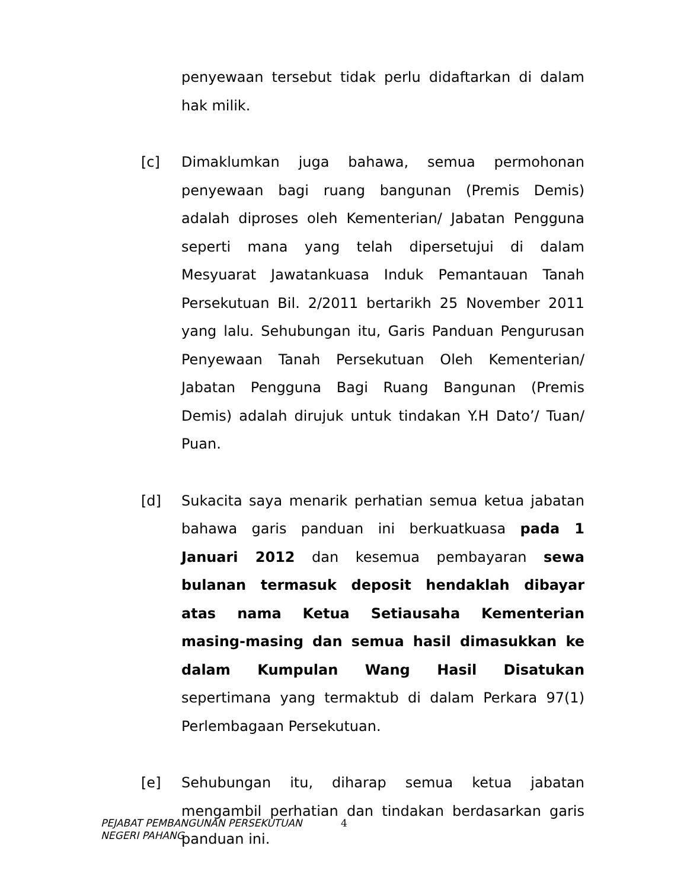penyewaan tersebut tidak perlu didaftarkan di dalam hak milik.
[c] Dimaklumkan juga bahawa, semua permohonan penyewaan bagi ruang bangunan (Premis Demis) adalah diproses oleh Kementerian/ Jabatan Pengguna seperti mana yang telah dipersetujui di dalam Mesyuarat Jawatankuasa Induk Pemantauan Tanah Persekutuan Bil. 2/2011 bertarikh 25 November 2011 yang lalu. Sehubungan itu, Garis Panduan Pengurusan Penyewaan Tanah Persekutuan Oleh Kementerian/ Jabatan Pengguna Bagi Ruang Bangunan (Premis Demis) adalah dirujuk untuk tindakan Y.H Dato’/ Tuan/ Puan.
[d] Sukacita saya menarik perhatian semua ketua jabatan bahawa garis panduan ini berkuatkuasa pada 1 Januari 2012 dan kesemua pembayaran sewa bulanan termasuk deposit hendaklah dibayar atas nama Ketua Setiausaha Kementerian masing-masing dan semua hasil dimasukkan ke dalam Kumpulan Wang Hasil Disatukan sepertimana yang termaktub di dalam Perkara 97(1) Perlembagaan Persekutuan.
[e] Sehubungan itu, diharap semua ketua jabatan mengambil perhatian dan tindakan berdasarkan garis panduan ini.
PEJABAT PEMBANGUNAN PERSEKUTUAN
NEGERI PAHANG
4